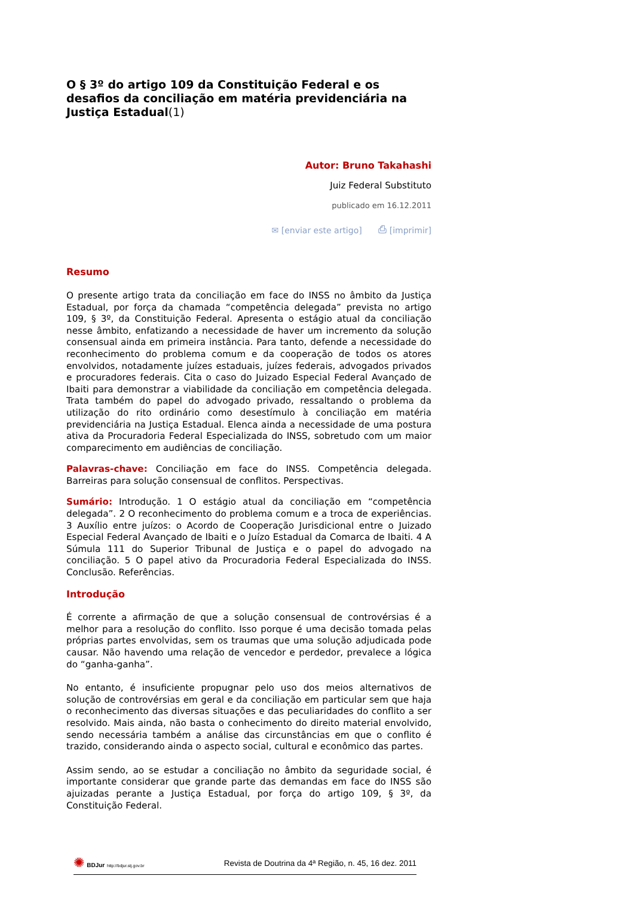O § 3º do artigo 109 da Constituição Federal e os desafios da conciliação em matéria previdenciária na Justiça Estadual(1)
Autor: Bruno Takahashi
Juiz Federal Substituto
publicado em 16.12.2011
✉ [enviar este artigo] ⎙ [imprimir]
Resumo
O presente artigo trata da conciliação em face do INSS no âmbito da Justiça Estadual, por força da chamada “competência delegada” prevista no artigo 109, § 3º, da Constituição Federal. Apresenta o estágio atual da conciliação nesse âmbito, enfatizando a necessidade de haver um incremento da solução consensual ainda em primeira instância. Para tanto, defende a necessidade do reconhecimento do problema comum e da cooperação de todos os atores envolvidos, notadamente juízes estaduais, juízes federais, advogados privados e procuradores federais. Cita o caso do Juizado Especial Federal Avançado de Ibaiti para demonstrar a viabilidade da conciliação em competência delegada. Trata também do papel do advogado privado, ressaltando o problema da utilização do rito ordinário como desestímulo à conciliação em matéria previdenciária na Justiça Estadual. Elenca ainda a necessidade de uma postura ativa da Procuradoria Federal Especializada do INSS, sobretudo com um maior comparecimento em audiências de conciliação.
Palavras-chave: Conciliação em face do INSS. Competência delegada. Barreiras para solução consensual de conflitos. Perspectivas.
Sumário: Introdução. 1 O estágio atual da conciliação em “competência delegada”. 2 O reconhecimento do problema comum e a troca de experiências. 3 Auxílio entre juízos: o Acordo de Cooperação Jurisdicional entre o Juizado Especial Federal Avançado de Ibaiti e o Juízo Estadual da Comarca de Ibaiti. 4 A Súmula 111 do Superior Tribunal de Justiça e o papel do advogado na conciliação. 5 O papel ativo da Procuradoria Federal Especializada do INSS. Conclusão. Referências.
Introdução
É corrente a afirmação de que a solução consensual de controvérsias é a melhor para a resolução do conflito. Isso porque é uma decisão tomada pelas próprias partes envolvidas, sem os traumas que uma solução adjudicada pode causar. Não havendo uma relação de vencedor e perdedor, prevalece a lógica do “ganha-ganha”.
No entanto, é insuficiente propugnar pelo uso dos meios alternativos de solução de controvérsias em geral e da conciliação em particular sem que haja o reconhecimento das diversas situações e das peculiaridades do conflito a ser resolvido. Mais ainda, não basta o conhecimento do direito material envolvido, sendo necessária também a análise das circunstâncias em que o conflito é trazido, considerando ainda o aspecto social, cultural e econômico das partes.
Assim sendo, ao se estudar a conciliação no âmbito da seguridade social, é importante considerar que grande parte das demandas em face do INSS são ajuizadas perante a Justiça Estadual, por força do artigo 109, § 3º, da Constituição Federal.
✺ BDJur http://bdjur.stj.gov.br
Revista de Doutrina da 4ª Região, n. 45, 16 dez. 2011